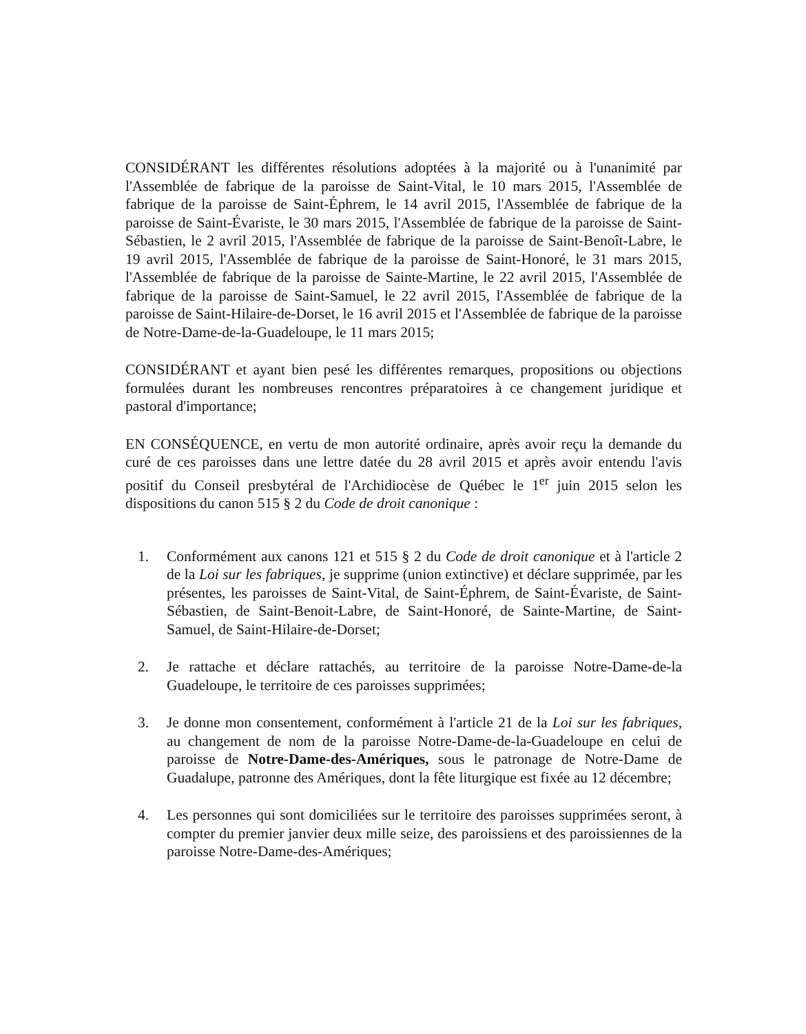CONSIDÉRANT les différentes résolutions adoptées à la majorité ou à l'unanimité par l'Assemblée de fabrique de la paroisse de Saint-Vital, le 10 mars 2015, l'Assemblée de fabrique de la paroisse de Saint-Éphrem, le 14 avril 2015, l'Assemblée de fabrique de la paroisse de Saint-Évariste, le 30 mars 2015, l'Assemblée de fabrique de la paroisse de Saint-Sébastien, le 2 avril 2015, l'Assemblée de fabrique de la paroisse de Saint-Benoît-Labre, le 19 avril 2015, l'Assemblée de fabrique de la paroisse de Saint-Honoré, le 31 mars 2015, l'Assemblée de fabrique de la paroisse de Sainte-Martine, le 22 avril 2015, l'Assemblée de fabrique de la paroisse de Saint-Samuel, le 22 avril 2015, l'Assemblée de fabrique de la paroisse de Saint-Hilaire-de-Dorset, le 16 avril 2015 et l'Assemblée de fabrique de la paroisse de Notre-Dame-de-la-Guadeloupe, le 11 mars 2015;
CONSIDÉRANT et ayant bien pesé les différentes remarques, propositions ou objections formulées durant les nombreuses rencontres préparatoires à ce changement juridique et pastoral d'importance;
EN CONSÉQUENCE, en vertu de mon autorité ordinaire, après avoir reçu la demande du curé de ces paroisses dans une lettre datée du 28 avril 2015 et après avoir entendu l'avis positif du Conseil presbytéral de l'Archidiocèse de Québec le 1<sup>er</sup> juin 2015 selon les dispositions du canon 515 § 2 du Code de droit canonique :
1. Conformément aux canons 121 et 515 § 2 du Code de droit canonique et à l'article 2 de la Loi sur les fabriques, je supprime (union extinctive) et déclare supprimée, par les présentes, les paroisses de Saint-Vital, de Saint-Éphrem, de Saint-Évariste, de Saint-Sébastien, de Saint-Benoit-Labre, de Saint-Honoré, de Sainte-Martine, de Saint-Samuel, de Saint-Hilaire-de-Dorset;
2. Je rattache et déclare rattachés, au territoire de la paroisse Notre-Dame-de-la Guadeloupe, le territoire de ces paroisses supprimées;
3. Je donne mon consentement, conformément à l'article 21 de la Loi sur les fabriques, au changement de nom de la paroisse Notre-Dame-de-la-Guadeloupe en celui de paroisse de Notre-Dame-des-Amériques, sous le patronage de Notre-Dame de Guadalupe, patronne des Amériques, dont la fête liturgique est fixée au 12 décembre;
4. Les personnes qui sont domiciliées sur le territoire des paroisses supprimées seront, à compter du premier janvier deux mille seize, des paroissiens et des paroissiennes de la paroisse Notre-Dame-des-Amériques;